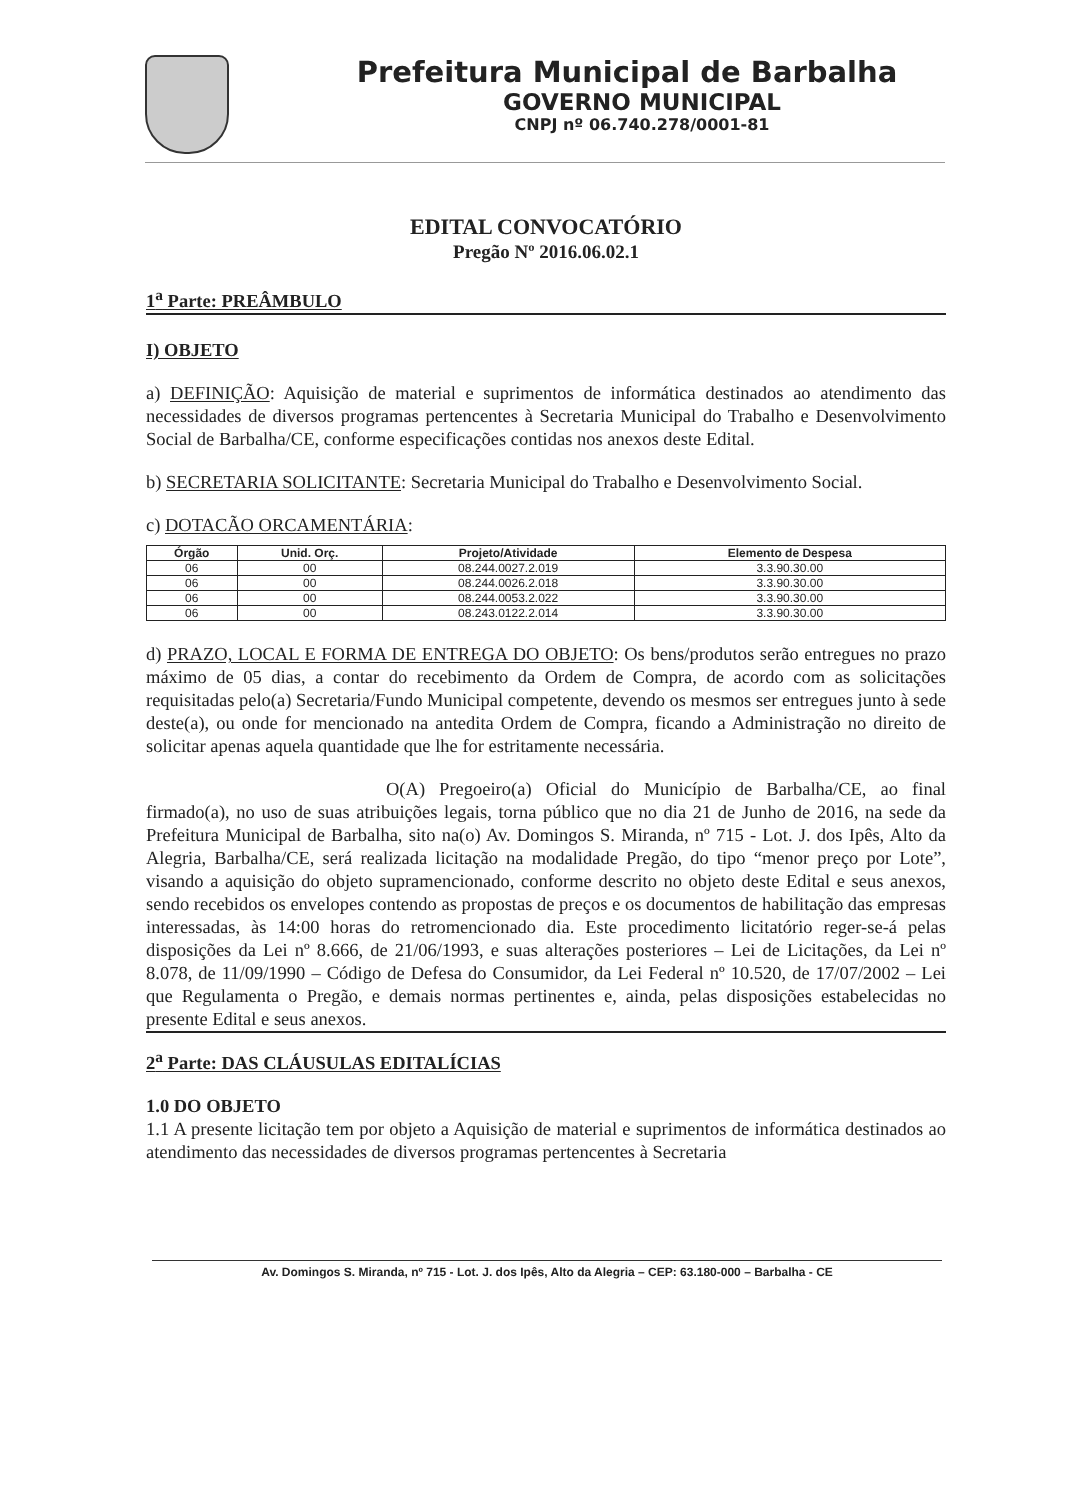Prefeitura Municipal de Barbalha
GOVERNO MUNICIPAL
CNPJ nº 06.740.278/0001-81
EDITAL CONVOCATÓRIO
Pregão Nº 2016.06.02.1
1<sup>a</sup> Parte: PREÂMBULO
I) OBJETO
a) DEFINIÇÃO: Aquisição de material e suprimentos de informática destinados ao atendimento das necessidades de diversos programas pertencentes à Secretaria Municipal do Trabalho e Desenvolvimento Social de Barbalha/CE, conforme especificações contidas nos anexos deste Edital.
b) SECRETARIA SOLICITANTE: Secretaria Municipal do Trabalho e Desenvolvimento Social.
c) DOTACÃO ORCAMENTÁRIA:
| Órgão | Unid. Orç. | Projeto/Atividade | Elemento de Despesa |
| --- | --- | --- | --- |
| 06 | 00 | 08.244.0027.2.019 | 3.3.90.30.00 |
| 06 | 00 | 08.244.0026.2.018 | 3.3.90.30.00 |
| 06 | 00 | 08.244.0053.2.022 | 3.3.90.30.00 |
| 06 | 00 | 08.243.0122.2.014 | 3.3.90.30.00 |
d) PRAZO, LOCAL E FORMA DE ENTREGA DO OBJETO: Os bens/produtos serão entregues no prazo máximo de 05 dias, a contar do recebimento da Ordem de Compra, de acordo com as solicitações requisitadas pelo(a) Secretaria/Fundo Municipal competente, devendo os mesmos ser entregues junto à sede deste(a), ou onde for mencionado na antedita Ordem de Compra, ficando a Administração no direito de solicitar apenas aquela quantidade que lhe for estritamente necessária.
O(A) Pregoeiro(a) Oficial do Município de Barbalha/CE, ao final firmado(a), no uso de suas atribuições legais, torna público que no dia 21 de Junho de 2016, na sede da Prefeitura Municipal de Barbalha, sito na(o) Av. Domingos S. Miranda, nº 715 - Lot. J. dos Ipês, Alto da Alegria, Barbalha/CE, será realizada licitação na modalidade Pregão, do tipo “menor preço por Lote”, visando a aquisição do objeto supramencionado, conforme descrito no objeto deste Edital e seus anexos, sendo recebidos os envelopes contendo as propostas de preços e os documentos de habilitação das empresas interessadas, às 14:00 horas do retromencionado dia. Este procedimento licitatório reger-se-á pelas disposições da Lei nº 8.666, de 21/06/1993, e suas alterações posteriores – Lei de Licitações, da Lei nº 8.078, de 11/09/1990 – Código de Defesa do Consumidor, da Lei Federal nº 10.520, de 17/07/2002 – Lei que Regulamenta o Pregão, e demais normas pertinentes e, ainda, pelas disposições estabelecidas no presente Edital e seus anexos.
2<sup>a</sup> Parte: DAS CLÁUSULAS EDITALÍCIAS
1.0 DO OBJETO
1.1 A presente licitação tem por objeto a Aquisição de material e suprimentos de informática destinados ao atendimento das necessidades de diversos programas pertencentes à Secretaria
Av. Domingos S. Miranda, nº 715 - Lot. J. dos Ipês, Alto da Alegria – CEP: 63.180-000 – Barbalha - CE